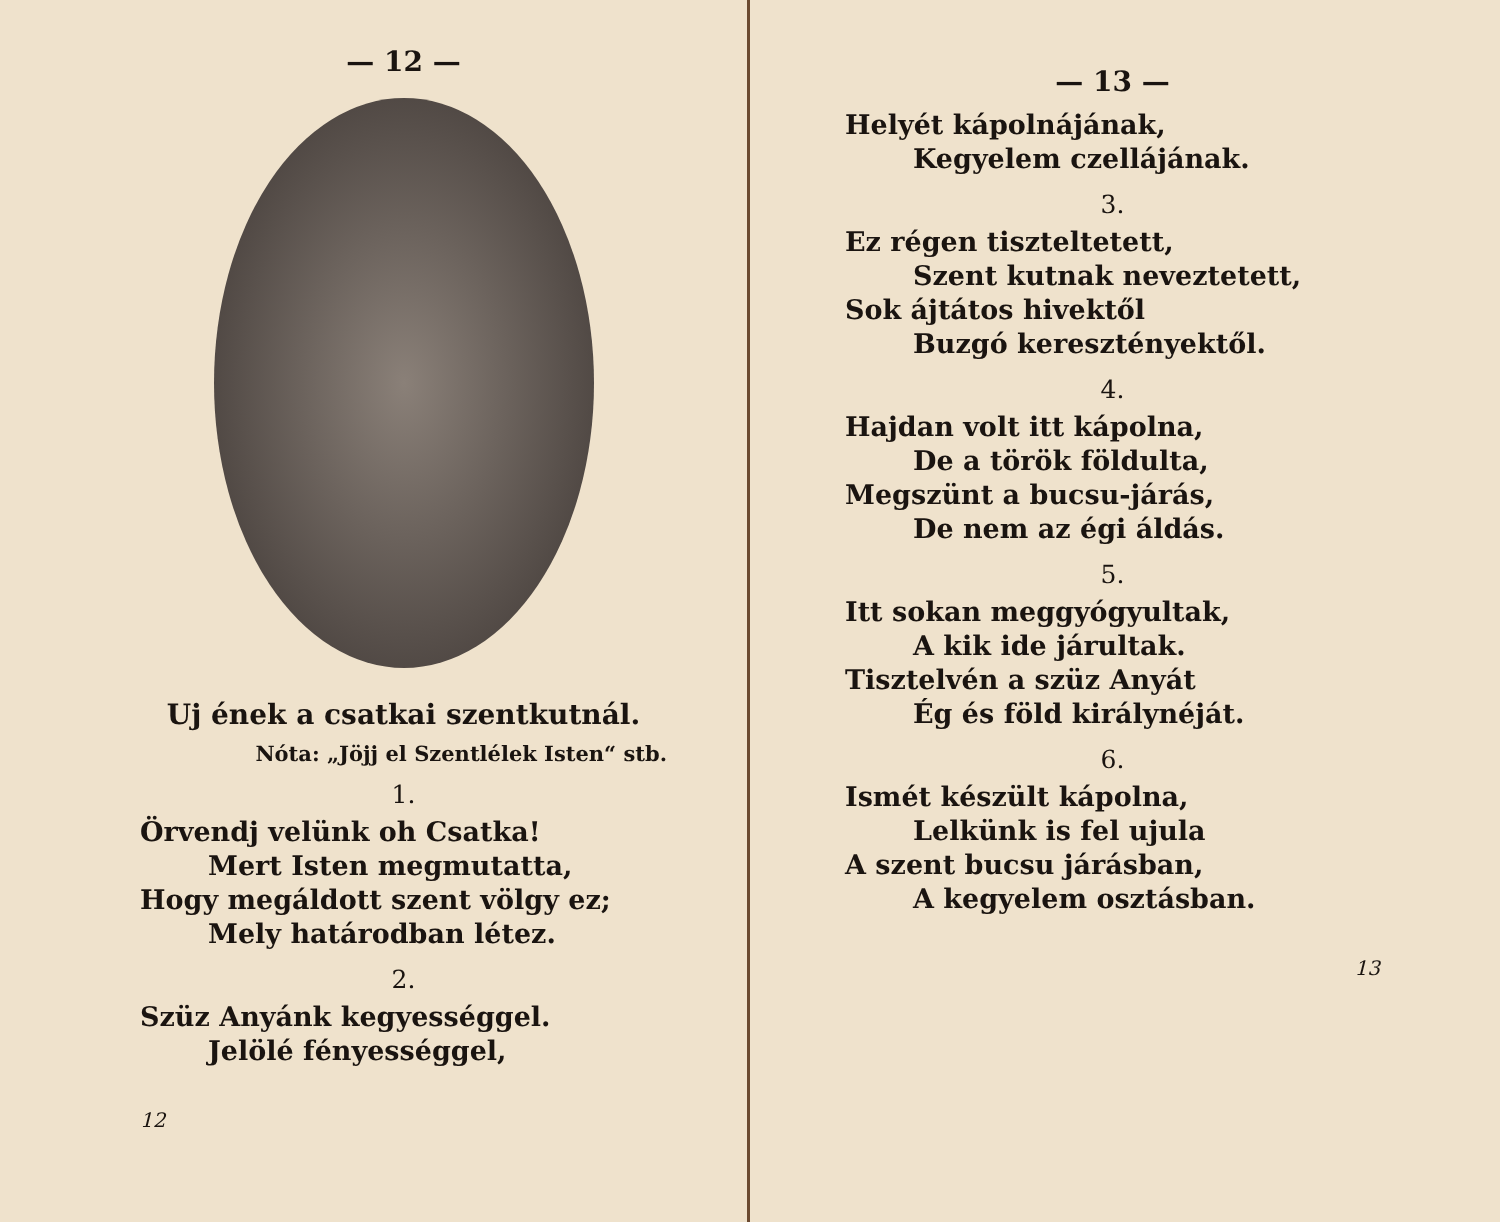— 12 —
Uj ének a csatkai szentkutnál.
Nóta: „Jöjj el Szentlélek Isten“ stb.
1.
Örvendj velünk oh Csatka!
Mert Isten megmutatta,
Hogy megáldott szent völgy ez;
Mely határodban létez.
2.
Szüz Anyánk kegyességgel.
Jelölé fényességgel,
12
— 13 —
Helyét kápolnájának,
Kegyelem czellájának.
3.
Ez régen tiszteltetett,
Szent kutnak neveztetett,
Sok ájtátos hivektől
Buzgó keresztényektől.
4.
Hajdan volt itt kápolna,
De a török földulta,
Megszünt a bucsu-járás,
De nem az égi áldás.
5.
Itt sokan meggyógyultak,
A kik ide járultak.
Tisztelvén a szüz Anyát
Ég és föld királynéját.
6.
Ismét készült kápolna,
Lelkünk is fel ujula
A szent bucsu járásban,
A kegyelem osztásban.
13